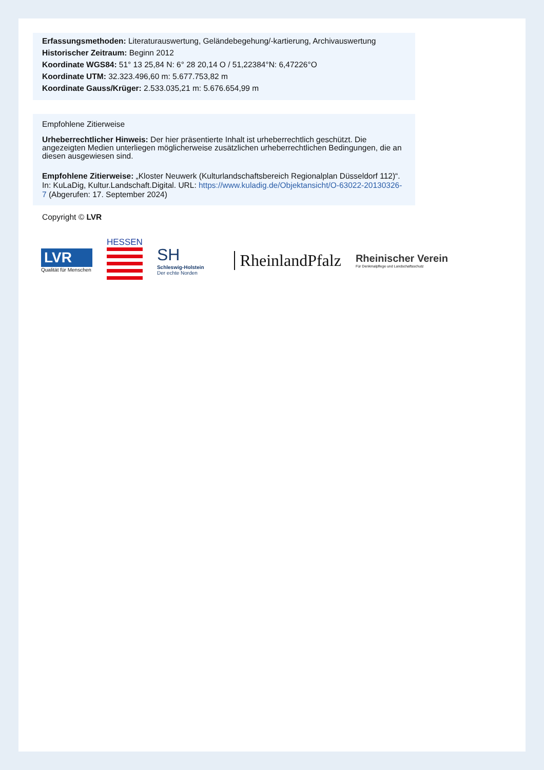Erfassungsmethoden: Literaturauswertung, Geländebegehung/-kartierung, Archivauswertung
Historischer Zeitraum: Beginn 2012
Koordinate WGS84: 51° 13 25,84 N: 6° 28 20,14 O / 51,22384°N: 6,47226°O
Koordinate UTM: 32.323.496,60 m: 5.677.753,82 m
Koordinate Gauss/Krüger: 2.533.035,21 m: 5.676.654,99 m
Empfohlene Zitierweise
Urheberrechtlicher Hinweis: Der hier präsentierte Inhalt ist urheberrechtlich geschützt. Die angezeigten Medien unterliegen möglicherweise zusätzlichen urheberrechtlichen Bedingungen, die an diesen ausgewiesen sind.
Empfohlene Zitierweise: „Kloster Neuwerk (Kulturlandschaftsbereich Regionalplan Düsseldorf 112)“. In: KuLaDig, Kultur.Landschaft.Digital. URL: https://www.kuladig.de/Objektansicht/O-63022-20130326-7 (Abgerufen: 17. September 2024)
Copyright © LVR
LVR
Qualität für Menschen
HESSEN
SH
Schleswig-Holstein
Der echte Norden
RheinlandPfalz
Rheinischer Verein
Für Denkmalpflege und Landschaftsschutz